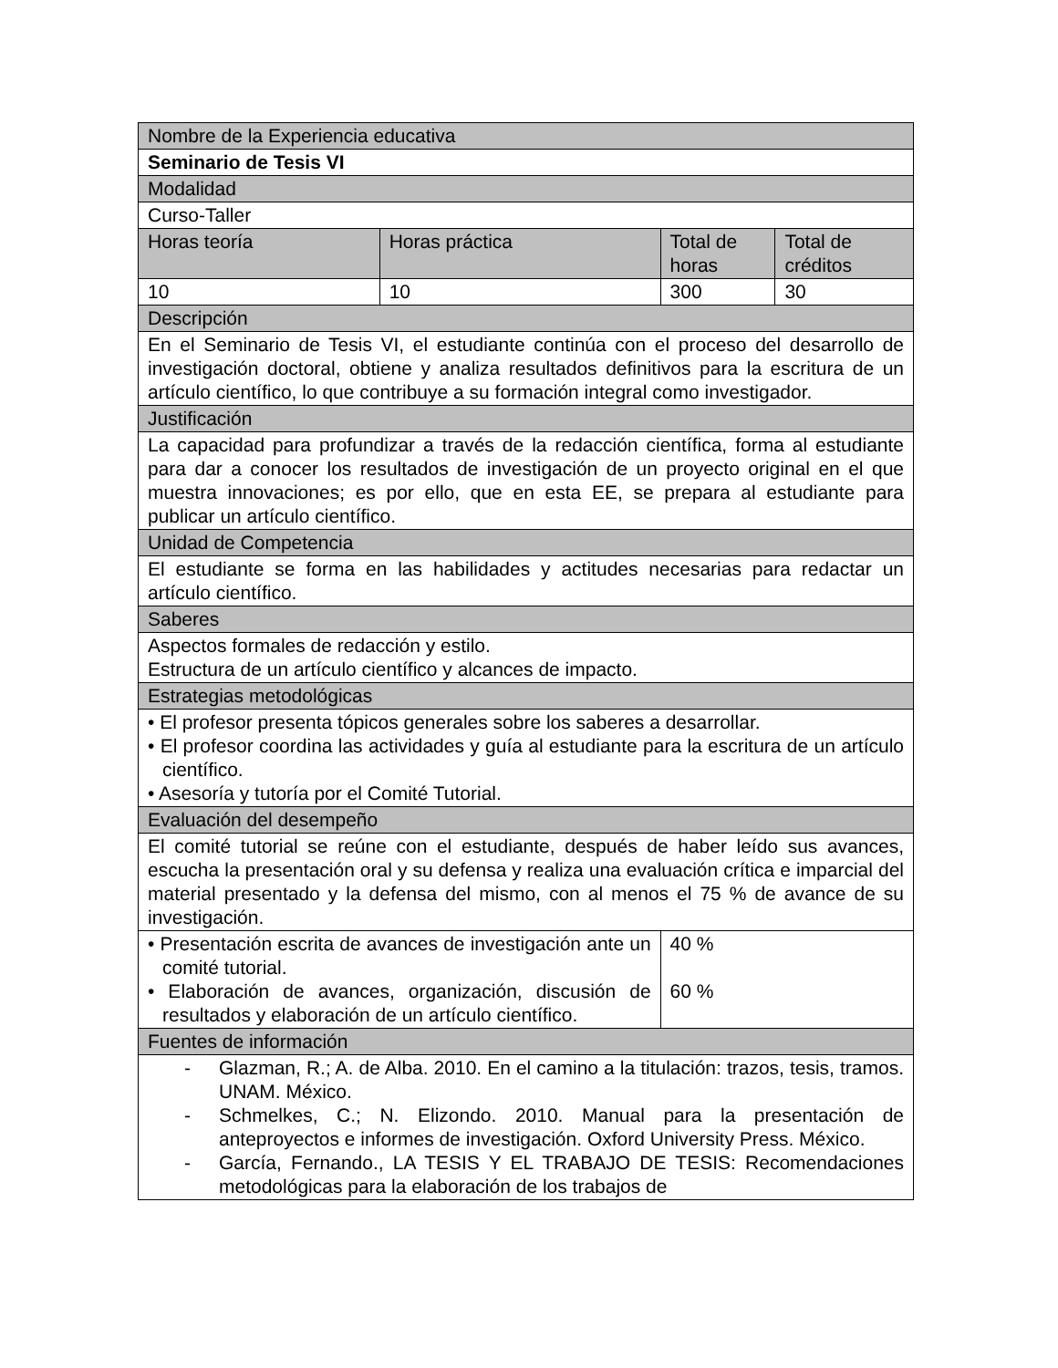| Nombre de la Experiencia educativa | | | |
| Seminario de Tesis VI | | | |
| Modalidad | | | |
| Curso-Taller | | | |
| Horas teoría | Horas práctica | Total de horas | Total de créditos |
| 10 | 10 | 300 | 30 |
| Descripción | | | |
| En el Seminario de Tesis VI, el estudiante continúa con el proceso del desarrollo de investigación doctoral, obtiene y analiza resultados definitivos para la escritura de un artículo científico, lo que contribuye a su formación integral como investigador. | | | |
| Justificación | | | |
| La capacidad para profundizar a través de la redacción científica, forma al estudiante para dar a conocer los resultados de investigación de un proyecto original en el que muestra innovaciones; es por ello, que en esta EE, se prepara al estudiante para publicar un artículo científico. | | | |
| Unidad de Competencia | | | |
| El estudiante se forma en las habilidades y actitudes necesarias para redactar un artículo científico. | | | |
| Saberes | | | |
| Aspectos formales de redacción y estilo. Estructura de un artículo científico y alcances de impacto. | | | |
| Estrategias metodológicas | | | |
| • El profesor presenta tópicos generales sobre los saberes a desarrollar. • El profesor coordina las actividades y guía al estudiante para la escritura de un artículo científico. • Asesoría y tutoría por el Comité Tutorial. | | | |
| Evaluación del desempeño | | | |
| El comité tutorial se reúne con el estudiante, después de haber leído sus avances, escucha la presentación oral y su defensa y realiza una evaluación crítica e imparcial del material presentado y la defensa del mismo, con al menos el 75 % de avance de su investigación. | | | |
| • Presentación escrita de avances de investigación ante un comité tutorial. • Elaboración de avances, organización, discusión de resultados y elaboración de un artículo científico. | | 40 % 60 % | |
| Fuentes de información | | | |
| - Glazman, R.; A. de Alba. 2010. En el camino a la titulación: trazos, tesis, tramos. UNAM. México. - Schmelkes, C.; N. Elizondo. 2010. Manual para la presentación de anteproyectos e informes de investigación. Oxford University Press. México. - García, Fernando., LA TESIS Y EL TRABAJO DE TESIS: Recomendaciones metodológicas para la elaboración de los trabajos de | | | |